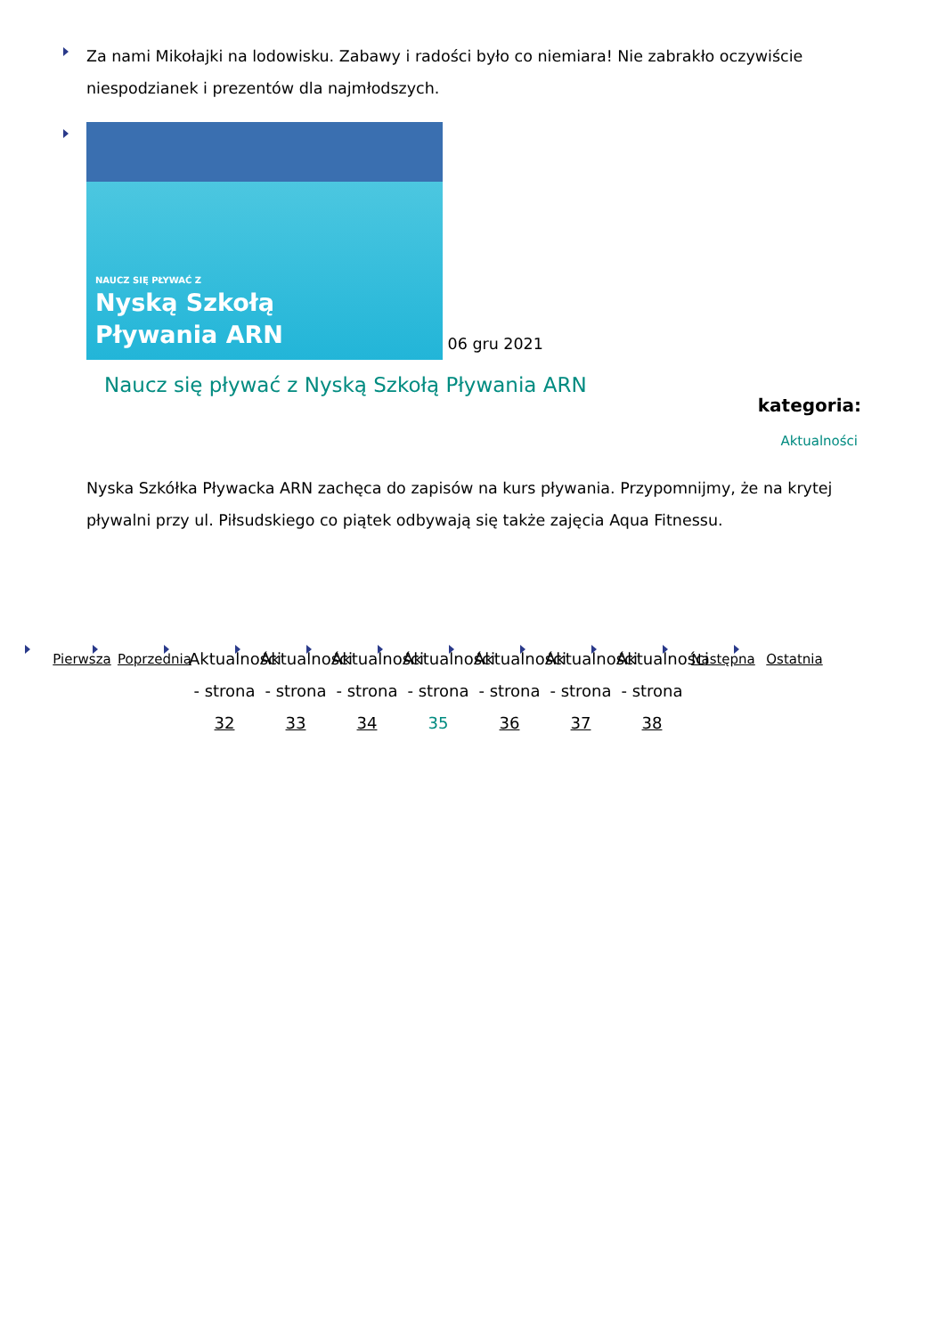Za nami Mikołajki na lodowisku. Zabawy i radości było co niemiara! Nie zabrakło oczywiście niespodzianek i prezentów dla najmłodszych.
NAUCZ SIĘ PŁYWAĆ Z Nyską Szkołą
Pływania ARN 06 gru 2021
Naucz się pływać z Nyską Szkołą Pływania ARN
kategoria:
Aktualności
Nyska Szkółka Pływacka ARN zachęca do zapisów na kurs pływania. Przypomnijmy, że na krytej pływalni przy ul. Piłsudskiego co piątek odbywają się także zajęcia Aqua Fitnessu.
Pierwsza Poprzednia
Aktualności - strona 32
Aktualności - strona 33
Aktualności - strona 34
Aktualności - strona 35
Aktualności - strona 36
Aktualności - strona 37
Aktualności - strona 38
Następna Ostatnia